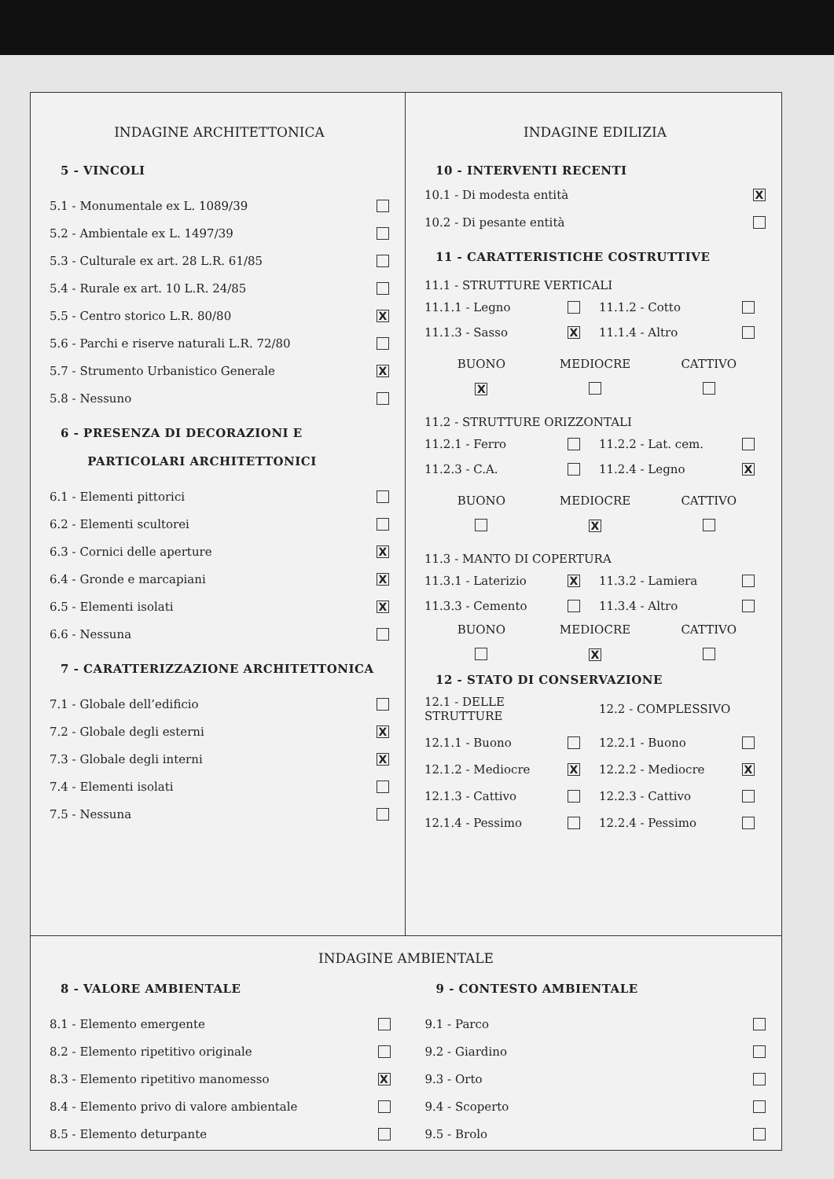INDAGINE ARCHITETTONICA
5 - VINCOLI
5.1 - Monumentale ex L. 1089/39
5.2 - Ambientale ex L. 1497/39
5.3 - Culturale ex art. 28 L.R. 61/85
5.4 - Rurale ex art. 10 L.R. 24/85
5.5 - Centro storico L.R. 80/80 X
5.6 - Parchi e riserve naturali L.R. 72/80
5.7 - Strumento Urbanistico Generale X
5.8 - Nessuno
6 - PRESENZA DI DECORAZIONI E
PARTICOLARI ARCHITETTONICI
6.1 - Elementi pittorici
6.2 - Elementi scultorei
6.3 - Cornici delle aperture X
6.4 - Gronde e marcapiani X
6.5 - Elementi isolati X
6.6 - Nessuna
7 - CARATTERIZZAZIONE ARCHITETTONICA
7.1 - Globale dell’edificio
7.2 - Globale degli esterni X
7.3 - Globale degli interni X
7.4 - Elementi isolati
7.5 - Nessuna
INDAGINE EDILIZIA
10 - INTERVENTI RECENTI
10.1 - Di modesta entità X
10.2 - Di pesante entità
11 - CARATTERISTICHE COSTRUTTIVE
11.1 - STRUTTURE VERTICALI
11.1.1 - Legno 11.1.2 - Cotto 11.1.3 - Sasso X 11.1.4 - Altro
BUONO MEDIOCRE CATTIVO X
11.2 - STRUTTURE ORIZZONTALI
11.2.1 - Ferro 11.2.2 - Lat. cem. 11.2.3 - C.A. 11.2.4 - Legno X
BUONO MEDIOCRE CATTIVO X
11.3 - MANTO DI COPERTURA
11.3.1 - Laterizio X 11.3.2 - Lamiera 11.3.3 - Cemento 11.3.4 - Altro
BUONO MEDIOCRE CATTIVO X
12 - STATO DI CONSERVAZIONE
12.1 - DELLE STRUTTURE 12.2 - COMPLESSIVO 12.1.1 - Buono 12.2.1 - Buono 12.1.2 - Mediocre X 12.2.2 - Mediocre X 12.1.3 - Cattivo 12.2.3 - Cattivo 12.1.4 - Pessimo 12.2.4 - Pessimo
INDAGINE AMBIENTALE
8 - VALORE AMBIENTALE
8.1 - Elemento emergente
8.2 - Elemento ripetitivo originale
8.3 - Elemento ripetitivo manomesso X
8.4 - Elemento privo di valore ambientale
8.5 - Elemento deturpante
9 - CONTESTO AMBIENTALE
9.1 - Parco
9.2 - Giardino
9.3 - Orto
9.4 - Scoperto
9.5 - Brolo